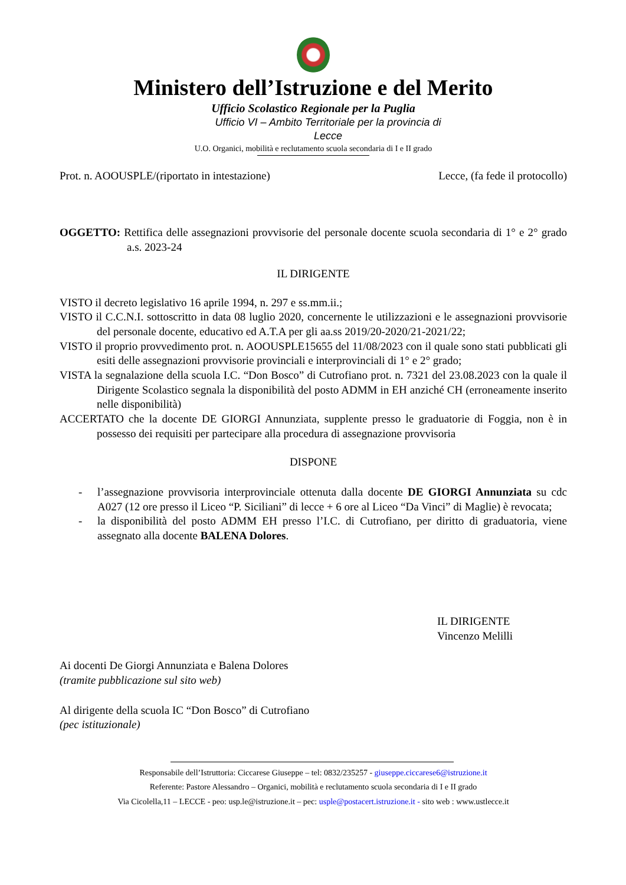Ministero dell’Istruzione e del Merito
Ufficio Scolastico Regionale per la Puglia
Ufficio VI – Ambito Territoriale per la provincia di
Lecce
U.O. Organici, mobilità e reclutamento scuola secondaria di I e II grado
Prot. n. AOOUSPLE/(riportato in intestazione) Lecce, (fa fede il protocollo)
OGGETTO: Rettifica delle assegnazioni provvisorie del personale docente scuola secondaria di 1° e 2° grado a.s. 2023-24
IL DIRIGENTE
VISTO il decreto legislativo 16 aprile 1994, n. 297 e ss.mm.ii.;
VISTO il C.C.N.I. sottoscritto in data 08 luglio 2020, concernente le utilizzazioni e le assegnazioni provvisorie del personale docente, educativo ed A.T.A per gli aa.ss 2019/20-2020/21-2021/22;
VISTO il proprio provvedimento prot. n. AOOUSPLE15655 del 11/08/2023 con il quale sono stati pubblicati gli esiti delle assegnazioni provvisorie provinciali e interprovinciali di 1° e 2° grado;
VISTA la segnalazione della scuola I.C. “Don Bosco” di Cutrofiano prot. n. 7321 del 23.08.2023 con la quale il Dirigente Scolastico segnala la disponibilità del posto ADMM in EH anziché CH (erroneamente inserito nelle disponibilità)
ACCERTATO che la docente DE GIORGI Annunziata, supplente presso le graduatorie di Foggia, non è in possesso dei requisiti per partecipare alla procedura di assegnazione provvisoria
DISPONE
- l’assegnazione provvisoria interprovinciale ottenuta dalla docente DE GIORGI Annunziata su cdc A027 (12 ore presso il Liceo “P. Siciliani” di lecce + 6 ore al Liceo “Da Vinci” di Maglie) è revocata;
- la disponibilità del posto ADMM EH presso l’I.C. di Cutrofiano, per diritto di graduatoria, viene assegnato alla docente BALENA Dolores.
IL DIRIGENTE
Vincenzo Melilli
Ai docenti De Giorgi Annunziata e Balena Dolores
(tramite pubblicazione sul sito web)
Al dirigente della scuola IC “Don Bosco” di Cutrofiano
(pec istituzionale)
Responsabile dell’Istruttoria: Ciccarese Giuseppe – tel: 0832/235257 - giuseppe.ciccarese6@istruzione.it
Referente: Pastore Alessandro – Organici, mobilità e reclutamento scuola secondaria di I e II grado
Via Cicolella,11 – LECCE - peo: usp.le@istruzione.it – pec: usple@postacert.istruzione.it - sito web : www.ustlecce.it